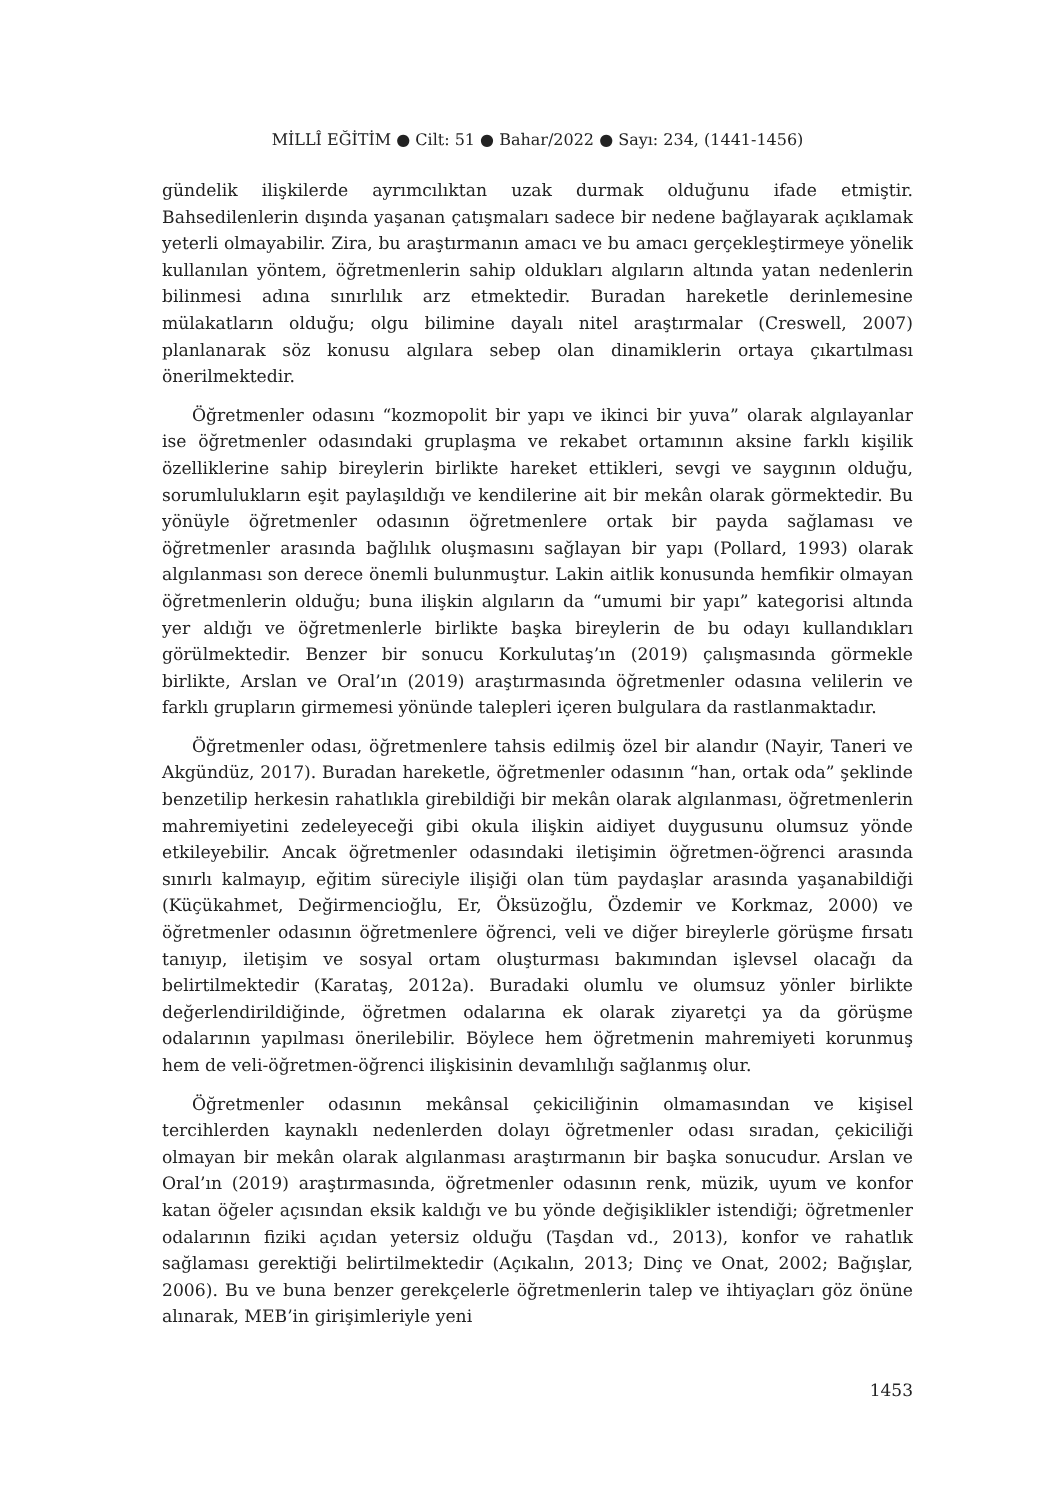MİLLÎ EĞİTİM ● Cilt: 51 ● Bahar/2022 ● Sayı: 234, (1441-1456)
gündelik ilişkilerde ayrımcılıktan uzak durmak olduğunu ifade etmiştir. Bahsedilenlerin dışında yaşanan çatışmaları sadece bir nedene bağlayarak açıklamak yeterli olmayabilir. Zira, bu araştırmanın amacı ve bu amacı gerçekleştirmeye yönelik kullanılan yöntem, öğretmenlerin sahip oldukları algıların altında yatan nedenlerin bilinmesi adına sınırlılık arz etmektedir. Buradan hareketle derinlemesine mülakatların olduğu; olgu bilimine dayalı nitel araştırmalar (Creswell, 2007) planlanarak söz konusu algılara sebep olan dinamiklerin ortaya çıkartılması önerilmektedir.
Öğretmenler odasını “kozmopolit bir yapı ve ikinci bir yuva” olarak algılayanlar ise öğretmenler odasındaki gruplaşma ve rekabet ortamının aksine farklı kişilik özelliklerine sahip bireylerin birlikte hareket ettikleri, sevgi ve saygının olduğu, sorumlulukların eşit paylaşıldığı ve kendilerine ait bir mekân olarak görmektedir. Bu yönüyle öğretmenler odasının öğretmenlere ortak bir payda sağlaması ve öğretmenler arasında bağlılık oluşmasını sağlayan bir yapı (Pollard, 1993) olarak algılanması son derece önemli bulunmuştur. Lakin aitlik konusunda hemfikir olmayan öğretmenlerin olduğu; buna ilişkin algıların da “umumi bir yapı” kategorisi altında yer aldığı ve öğretmenlerle birlikte başka bireylerin de bu odayı kullandıkları görülmektedir. Benzer bir sonucu Korkulutaş’ın (2019) çalışmasında görmekle birlikte, Arslan ve Oral’ın (2019) araştırmasında öğretmenler odasına velilerin ve farklı grupların girmemesi yönünde talepleri içeren bulgulara da rastlanmaktadır.
Öğretmenler odası, öğretmenlere tahsis edilmiş özel bir alandır (Nayir, Taneri ve Akgündüz, 2017). Buradan hareketle, öğretmenler odasının “han, ortak oda” şeklinde benzetilip herkesin rahatlıkla girebildiği bir mekân olarak algılanması, öğretmenlerin mahremiyetini zedeleyeceği gibi okula ilişkin aidiyet duygusunu olumsuz yönde etkileyebilir. Ancak öğretmenler odasındaki iletişimin öğretmen-öğrenci arasında sınırlı kalmayıp, eğitim süreciyle ilişiği olan tüm paydaşlar arasında yaşanabildiği (Küçükahmet, Değirmencioğlu, Er, Öksüzoğlu, Özdemir ve Korkmaz, 2000) ve öğretmenler odasının öğretmenlere öğrenci, veli ve diğer bireylerle görüşme fırsatı tanıyıp, iletişim ve sosyal ortam oluşturması bakımından işlevsel olacağı da belirtilmektedir (Karataş, 2012a). Buradaki olumlu ve olumsuz yönler birlikte değerlendirildiğinde, öğretmen odalarına ek olarak ziyaretçi ya da görüşme odalarının yapılması önerilebilir. Böylece hem öğretmenin mahremiyeti korunmuş hem de veli-öğretmen-öğrenci ilişkisinin devamlılığı sağlanmış olur.
Öğretmenler odasının mekânsal çekiciliğinin olmamasından ve kişisel tercihlerden kaynaklı nedenlerden dolayı öğretmenler odası sıradan, çekiciliği olmayan bir mekân olarak algılanması araştırmanın bir başka sonucudur. Arslan ve Oral’ın (2019) araştırmasında, öğretmenler odasının renk, müzik, uyum ve konfor katan öğeler açısından eksik kaldığı ve bu yönde değişiklikler istendiği; öğretmenler odalarının fiziki açıdan yetersiz olduğu (Taşdan vd., 2013), konfor ve rahatlık sağlaması gerektiği belirtilmektedir (Açıkalın, 2013; Dinç ve Onat, 2002; Bağışlar, 2006). Bu ve buna benzer gerekçelerle öğretmenlerin talep ve ihtiyaçları göz önüne alınarak, MEB’in girişimleriyle yeni
1453